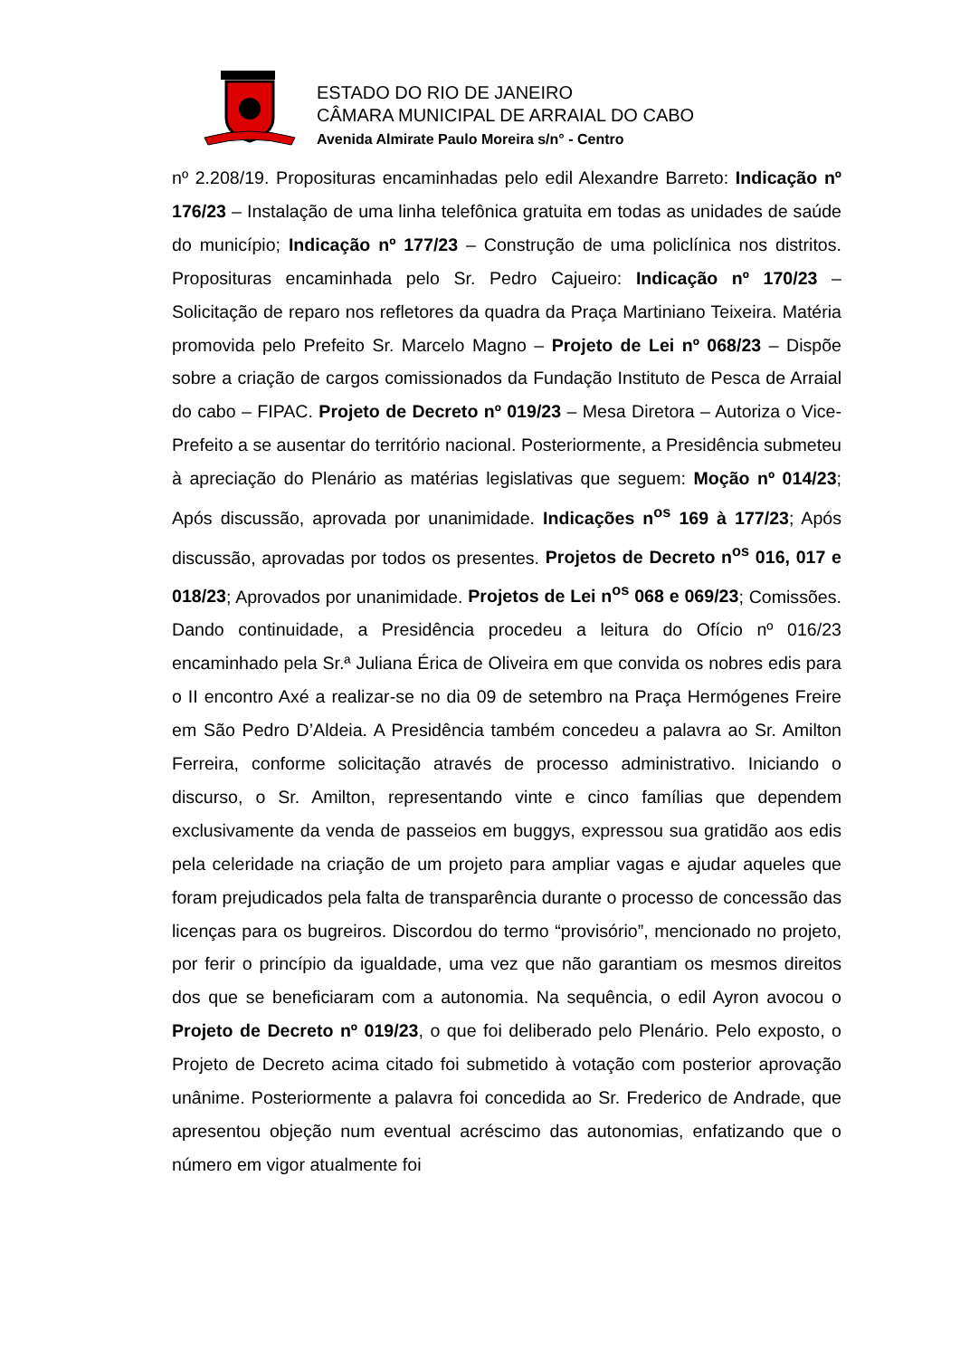ESTADO DO RIO DE JANEIRO
CÂMARA MUNICIPAL DE ARRAIAL DO CABO
Avenida Almirate Paulo Moreira s/n° - Centro
nº 2.208/19. Proposituras encaminhadas pelo edil Alexandre Barreto: Indicação nº 176/23 – Instalação de uma linha telefônica gratuita em todas as unidades de saúde do município; Indicação nº 177/23 – Construção de uma policlínica nos distritos. Proposituras encaminhada pelo Sr. Pedro Cajueiro: Indicação nº 170/23 – Solicitação de reparo nos refletores da quadra da Praça Martiniano Teixeira. Matéria promovida pelo Prefeito Sr. Marcelo Magno – Projeto de Lei nº 068/23 – Dispõe sobre a criação de cargos comissionados da Fundação Instituto de Pesca de Arraial do cabo – FIPAC. Projeto de Decreto nº 019/23 – Mesa Diretora – Autoriza o Vice-Prefeito a se ausentar do território nacional. Posteriormente, a Presidência submeteu à apreciação do Plenário as matérias legislativas que seguem: Moção nº 014/23; Após discussão, aprovada por unanimidade. Indicações n<sup>os</sup> 169 à 177/23; Após discussão, aprovadas por todos os presentes. Projetos de Decreto n<sup>os</sup> 016, 017 e 018/23; Aprovados por unanimidade. Projetos de Lei n<sup>os</sup> 068 e 069/23; Comissões. Dando continuidade, a Presidência procedeu a leitura do Ofício nº 016/23 encaminhado pela Sr.ª Juliana Érica de Oliveira em que convida os nobres edis para o II encontro Axé a realizar-se no dia 09 de setembro na Praça Hermógenes Freire em São Pedro D’Aldeia. A Presidência também concedeu a palavra ao Sr. Amilton Ferreira, conforme solicitação através de processo administrativo. Iniciando o discurso, o Sr. Amilton, representando vinte e cinco famílias que dependem exclusivamente da venda de passeios em buggys, expressou sua gratidão aos edis pela celeridade na criação de um projeto para ampliar vagas e ajudar aqueles que foram prejudicados pela falta de transparência durante o processo de concessão das licenças para os bugreiros. Discordou do termo “provisório”, mencionado no projeto, por ferir o princípio da igualdade, uma vez que não garantiam os mesmos direitos dos que se beneficiaram com a autonomia. Na sequência, o edil Ayron avocou o Projeto de Decreto nº 019/23, o que foi deliberado pelo Plenário. Pelo exposto, o Projeto de Decreto acima citado foi submetido à votação com posterior aprovação unânime. Posteriormente a palavra foi concedida ao Sr. Frederico de Andrade, que apresentou objeção num eventual acréscimo das autonomias, enfatizando que o número em vigor atualmente foi